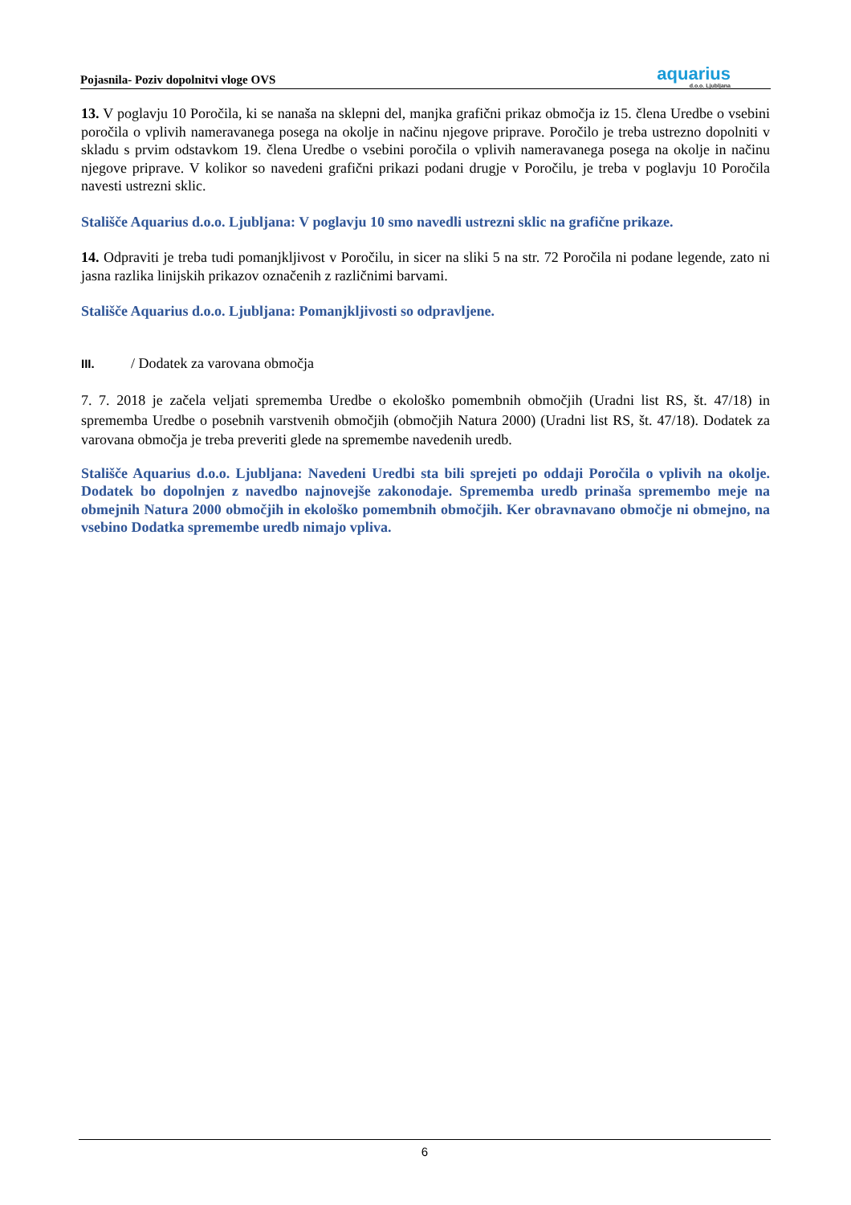Pojasnila- Poziv dopolnitvi vloge OVS
aquarius
d.o.o. Ljubljana
13. V poglavju 10 Poročila, ki se nanaša na sklepni del, manjka grafični prikaz območja iz 15. člena Uredbe o vsebini poročila o vplivih nameravanega posega na okolje in načinu njegove priprave. Poročilo je treba ustrezno dopolniti v skladu s prvim odstavkom 19. člena Uredbe o vsebini poročila o vplivih nameravanega posega na okolje in načinu njegove priprave. V kolikor so navedeni grafični prikazi podani drugje v Poročilu, je treba v poglavju 10 Poročila navesti ustrezni sklic.
Stališče Aquarius d.o.o. Ljubljana: V poglavju 10 smo navedli ustrezni sklic na grafične prikaze.
14. Odpraviti je treba tudi pomanjkljivost v Poročilu, in sicer na sliki 5 na str. 72 Poročila ni podane legende, zato ni jasna razlika linijskih prikazov označenih z različnimi barvami.
Stališče Aquarius d.o.o. Ljubljana: Pomanjkljivosti so odpravljene.
III. / Dodatek za varovana območja
7. 7. 2018 je začela veljati sprememba Uredbe o ekološko pomembnih območjih (Uradni list RS, št. 47/18) in sprememba Uredbe o posebnih varstvenih območjih (območjih Natura 2000) (Uradni list RS, št. 47/18). Dodatek za varovana območja je treba preveriti glede na spremembe navedenih uredb.
Stališče Aquarius d.o.o. Ljubljana: Navedeni Uredbi sta bili sprejeti po oddaji Poročila o vplivih na okolje. Dodatek bo dopolnjen z navedbo najnovejše zakonodaje. Sprememba uredb prinaša spremembo meje na obmejnih Natura 2000 območjih in ekološko pomembnih območjih. Ker obravnavano območje ni obmejno, na vsebino Dodatka spremembe uredb nimajo vpliva.
6